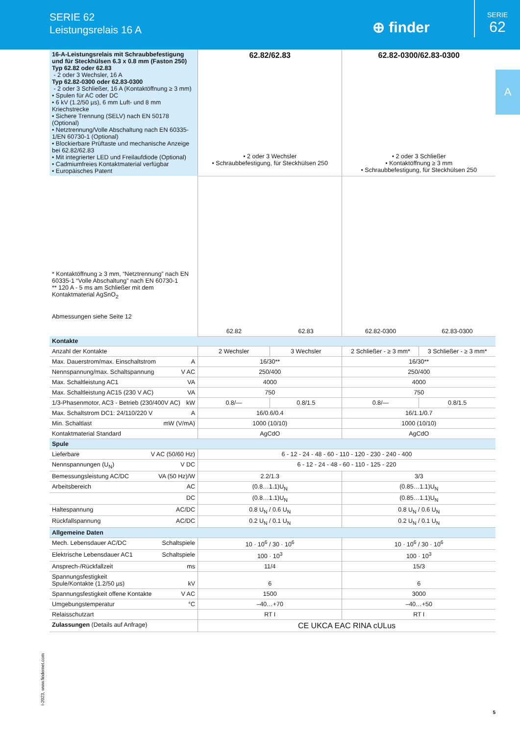SERIE 62
Leistungsrelais 16 A
⊕ finder
SERIE
62
A
| 16-A-Leistungsrelais mit Schraubbefestigung und für Steckhülsen 6.3 x 0.8 mm (Faston 250) Typ 62.82 oder 62.83 - 2 oder 3 Wechsler, 16 A Typ 62.82-0300 oder 62.83-0300 - 2 oder 3 Schließer, 16 A (Kontaktöffnung ≥ 3 mm) • Spulen für AC oder DC • 6 kV (1.2/50 µs), 6 mm Luft- und 8 mm Kriechstrecke • Sichere Trennung (SELV) nach EN 50178 (Optional) • Netztrennung/Volle Abschaltung nach EN 60335-1/EN 60730-1 (Optional) • Blockierbare Prüftaste und mechanische Anzeige bei 62.82/62.83 • Mit integrierter LED und Freilaufdiode (Optional) • Cadmiumfreies Kontaktmaterial verfügbar • Europäisches Patent | 62.82/62.83 • 2 oder 3 Wechsler • Schraubbefestigung, für Steckhülsen 250 | | 62.82-0300/62.83-0300 • 2 oder 3 Schließer • Kontaktöffnung ≥ 3 mm • Schraubbefestigung, für Steckhülsen 250 | |
| * Kontaktöffnung ≥ 3 mm, “Netztrennung” nach EN 60335-1 “Volle Abschaltung” nach EN 60730-1 ** 120 A - 5 ms am Schließer mit dem Kontaktmaterial AgSnO<sub>2</sub> Abmessungen siehe Seite 12 | 62.82 | 62.83 | 62.82-0300 | 62.83-0300 |
| Kontakte | | | | |
| Anzahl der Kontakte | 2 Wechsler | 3 Wechsler | 2 Schließer - ≥ 3 mm* | 3 Schließer - ≥ 3 mm* |
| Max. Dauerstrom/max. Einschaltstrom A | 16/30** | | 16/30** | |
| Nennspannung/max. Schaltspannung V AC | 250/400 | | 250/400 | |
| Max. Schaltleistung AC1 VA | 4000 | | 4000 | |
| Max. Schaltleistung AC15 (230 V AC) VA | 750 | | 750 | |
| 1/3-Phasenmotor, AC3 - Betrieb (230/400V AC) kW | 0.8/— | 0.8/1.5 | 0.8/— | 0.8/1.5 |
| Max. Schaltstrom DC1: 24/110/220 V A | 16/0.6/0.4 | | 16/1.1/0.7 | |
| Min. Schaltlast mW (V/mA) | 1000 (10/10) | | 1000 (10/10) | |
| Kontaktmaterial Standard | AgCdO | | AgCdO | |
| Spule | | | | |
| Lieferbare V AC (50/60 Hz) | 6 - 12 - 24 - 48 - 60 - 110 - 120 - 230 - 240 - 400 | | | |
| Nennspannungen (U<sub>N</sub>) V DC | 6 - 12 - 24 - 48 - 60 - 110 - 125 - 220 | | | |
| Bemessungsleistung AC/DC VA (50 Hz)/W | 2.2/1.3 | | 3/3 | |
| Arbeitsbereich AC | (0.8…1.1)U<sub>N</sub> | | (0.85…1.1)U<sub>N</sub> | |
| DC | (0.8…1.1)U<sub>N</sub> | | (0.85…1.1)U<sub>N</sub> | |
| Haltespannung AC/DC | 0.8 U<sub>N</sub> / 0.6 U<sub>N</sub> | | 0.8 U<sub>N</sub> / 0.6 U<sub>N</sub> | |
| Rückfallspannung AC/DC | 0.2 U<sub>N</sub> / 0.1 U<sub>N</sub> | | 0.2 U<sub>N</sub> / 0.1 U<sub>N</sub> | |
| Allgemeine Daten | | | | |
| Mech. Lebensdauer AC/DC Schaltspiele | 10 · 10<sup>6</sup> / 30 · 10<sup>6</sup> | | 10 · 10<sup>6</sup> / 30 · 10<sup>6</sup> | |
| Elektrische Lebensdauer AC1 Schaltspiele | 100 · 10<sup>3</sup> | | 100 · 10<sup>3</sup> | |
| Ansprech-/Rückfallzeit ms | 11/4 | | 15/3 | |
| Spannungsfestigkeit Spule/Kontakte (1.2/50 µs) kV | 6 | | 6 | |
| Spannungsfestigkeit offene Kontakte V AC | 1500 | | 3000 | |
| Umgebungstemperatur °C | –40…+70 | | –40…+50 | |
| Relaisschutzart | RT I | | RT I | |
| Zulassungen (Details auf Anfrage) | CE UKCA EAC RINA cULus | | | |
I-2023, www.findernet.com
5